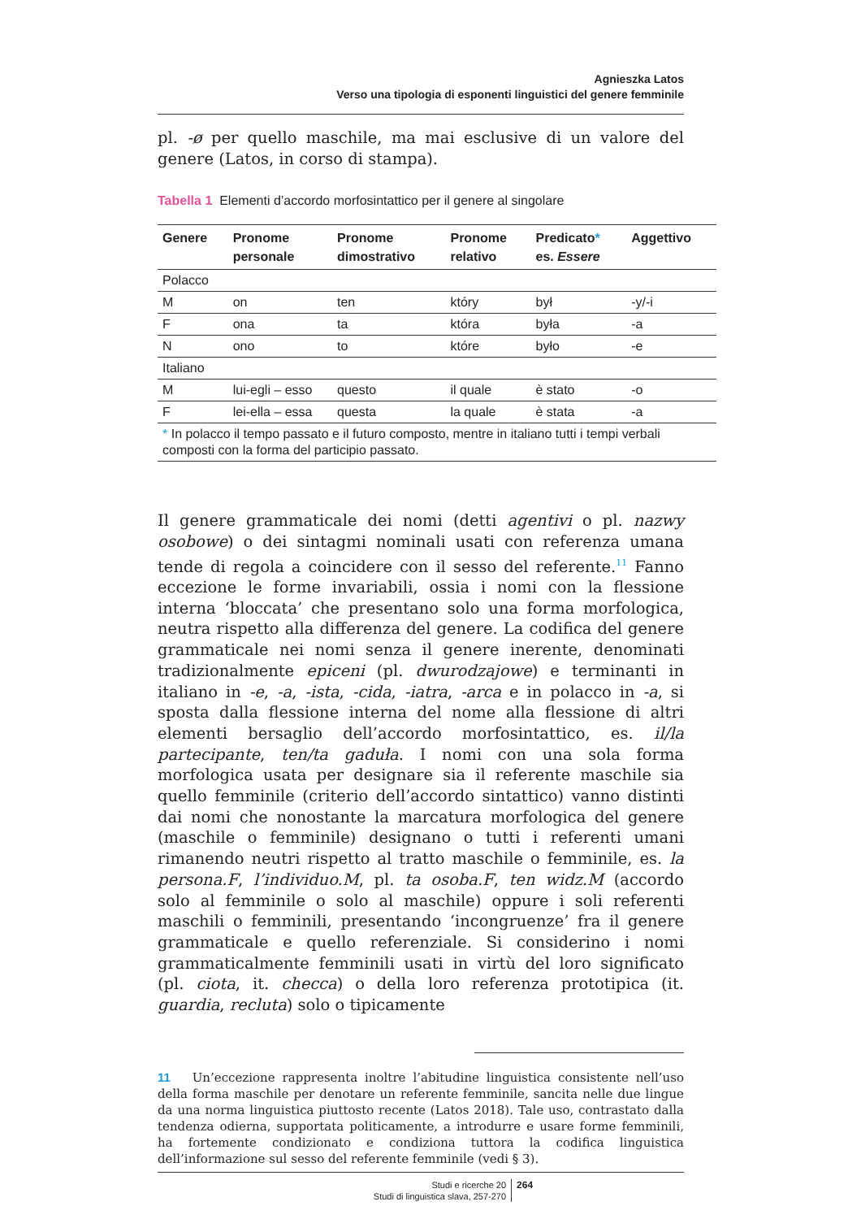Agnieszka Latos
Verso una tipologia di esponenti linguistici del genere femminile
pl. -ø per quello maschile, ma mai esclusive di un valore del genere (Latos, in corso di stampa).
Tabella 1 Elementi d’accordo morfosintattico per il genere al singolare
| Genere | Pronome personale | Pronome dimostrativo | Pronome relativo | Predicato * es. Essere | Aggettivo |
| --- | --- | --- | --- | --- | --- |
| Polacco | | | | | |
| M | on | ten | który | był | -y/-i |
| F | ona | ta | która | była | -a |
| N | ono | to | które | było | -e |
| Italiano | | | | | |
| M | lui-egli – esso | questo | il quale | è stato | -o |
| F | lei-ella – essa | questa | la quale | è stata | -a |
| * In polacco il tempo passato e il futuro composto, mentre in italiano tutti i tempi verbali composti con la forma del participio passato. | | | | | |
Il genere grammaticale dei nomi (detti agentivi o pl. nazwy osobowe) o dei sintagmi nominali usati con referenza umana tende di regola a coincidere con il sesso del referente.<sup>11</sup> Fanno eccezione le forme invariabili, ossia i nomi con la flessione interna ‘bloccata’ che presentano solo una forma morfologica, neutra rispetto alla differenza del genere. La codifica del genere grammaticale nei nomi senza il genere inerente, denominati tradizionalmente epiceni (pl. dwurodzajowe) e terminanti in italiano in -e, -a, -ista, -cida, -iatra, -arca e in polacco in -a, si sposta dalla flessione interna del nome alla flessione di altri elementi bersaglio dell’accordo morfosintattico, es. il/la partecipante, ten/ta gaduła. I nomi con una sola forma morfologica usata per designare sia il referente maschile sia quello femminile (criterio dell’accordo sintattico) vanno distinti dai nomi che nonostante la marcatura morfologica del genere (maschile o femminile) designano o tutti i referenti umani rimanendo neutri rispetto al tratto maschile o femminile, es. la persona.F, l’individuo.M, pl. ta osoba.F, ten widz.M (accordo solo al femminile o solo al maschile) oppure i soli referenti maschili o femminili, presentando ‘incongruenze’ fra il genere grammaticale e quello referenziale. Si considerino i nomi grammaticalmente femminili usati in virtù del loro significato (pl. ciota, it. checca) o della loro referenza prototipica (it. guardia, recluta) solo o tipicamente
11 Un’eccezione rappresenta inoltre l’abitudine linguistica consistente nell’uso della forma maschile per denotare un referente femminile, sancita nelle due lingue da una norma linguistica piuttosto recente (Latos 2018). Tale uso, contrastato dalla tendenza odierna, supportata politicamente, a introdurre e usare forme femminili, ha fortemente condizionato e condiziona tuttora la codifica linguistica dell’informazione sul sesso del referente femminile (vedi § 3).
Studi e ricerche 20
Studi di linguistica slava, 257-270
264